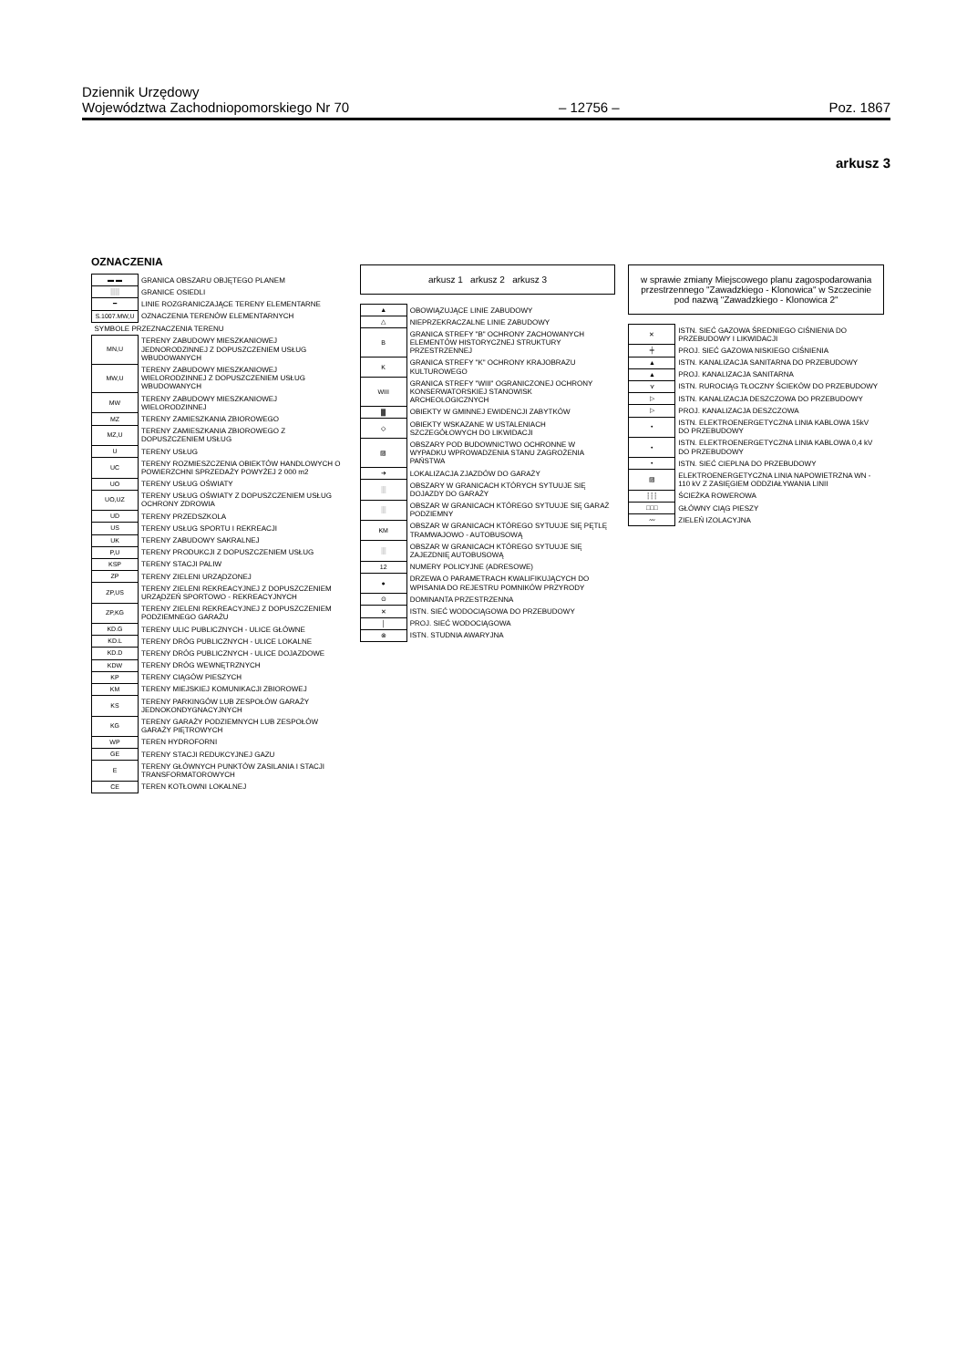Dziennik Urzędowy
Województwa Zachodniopomorskiego Nr 70
– 12756 –
Poz. 1867
arkusz 3
OZNACZENIA
| ▬ ▬ | GRANICA OBSZARU OBJĘTEGO PLANEM |
| ░░ | GRANICE OSIEDLI |
| ━ | LINIE ROZGRANICZAJĄCE TERENY ELEMENTARNE |
| S.1007.MW,U | OZNACZENIA TERENÓW ELEMENTARNYCH |
| SYMBOLE PRZEZNACZENIA TERENU | |
| MN,U | TERENY ZABUDOWY MIESZKANIOWEJ JEDNORODZINNEJ Z DOPUSZCZENIEM USŁUG WBUDOWANYCH |
| MW,U | TERENY ZABUDOWY MIESZKANIOWEJ WIELORODZINNEJ Z DOPUSZCZENIEM USŁUG WBUDOWANYCH |
| MW | TERENY ZABUDOWY MIESZKANIOWEJ WIELORODZINNEJ |
| MZ | TERENY ZAMIESZKANIA ZBIOROWEGO |
| MZ,U | TERENY ZAMIESZKANIA ZBIOROWEGO Z DOPUSZCZENIEM USŁUG |
| U | TERENY USŁUG |
| UC | TERENY ROZMIESZCZENIA OBIEKTÓW HANDLOWYCH O POWIERZCHNI SPRZEDAŻY POWYŻEJ 2 000 m2 |
| UO | TERENY USŁUG OŚWIATY |
| UO,UZ | TERENY USŁUG OŚWIATY Z DOPUSZCZENIEM USŁUG OCHRONY ZDROWIA |
| UD | TERENY PRZEDSZKOLA |
| US | TERENY USŁUG SPORTU I REKREACJI |
| UK | TERENY ZABUDOWY SAKRALNEJ |
| P,U | TERENY PRODUKCJI Z DOPUSZCZENIEM USŁUG |
| KSP | TERENY STACJI PALIW |
| ZP | TERENY ZIELENI URZĄDZONEJ |
| ZP,US | TERENY ZIELENI REKREACYJNEJ Z DOPUSZCZENIEM URZĄDZEŃ SPORTOWO - REKREACYJNYCH |
| ZP,KG | TERENY ZIELENI REKREACYJNEJ Z DOPUSZCZENIEM PODZIEMNEGO GARAŻU |
| KD.G | TERENY ULIC PUBLICZNYCH - ULICE GŁÓWNE |
| KD.L | TERENY DRÓG PUBLICZNYCH - ULICE LOKALNE |
| KD.D | TERENY DRÓG PUBLICZNYCH - ULICE DOJAZDOWE |
| KDW | TERENY DRÓG WEWNĘTRZNYCH |
| KP | TERENY CIĄGÓW PIESZYCH |
| KM | TERENY MIEJSKIEJ KOMUNIKACJI ZBIOROWEJ |
| KS | TERENY PARKINGÓW LUB ZESPOŁÓW GARAŻY JEDNOKONDYGNACYJNYCH |
| KG | TERENY GARAŻY PODZIEMNYCH LUB ZESPOŁÓW GARAŻY PIĘTROWYCH |
| WP | TEREN HYDROFORNI |
| GE | TERENY STACJI REDUKCYJNEJ GAZU |
| E | TERENY GŁÓWNYCH PUNKTÓW ZASILANIA I STACJI TRANSFORMATOROWYCH |
| CE | TEREN KOTŁOWNI LOKALNEJ |
arkusz 1 arkusz 2 arkusz 3
| ▲ | OBOWIĄZUJĄCE LINIE ZABUDOWY |
| △ | NIEPRZEKRACZALNE LINIE ZABUDOWY |
| B | GRANICA STREFY "B" OCHRONY ZACHOWANYCH ELEMENTÓW HISTORYCZNEJ STRUKTURY PRZESTRZENNEJ |
| K | GRANICA STREFY "K" OCHRONY KRAJOBRAZU KULTUROWEGO |
| WIII | GRANICA STREFY "WIII" OGRANICZONEJ OCHRONY KONSERWATORSKIEJ STANOWISK ARCHEOLOGICZNYCH |
| ▓ | OBIEKTY W GMINNEJ EWIDENCJI ZABYTKÓW |
| ◇ | OBIEKTY WSKAZANE W USTALENIACH SZCZEGÓŁOWYCH DO LIKWIDACJI |
| ▨ | OBSZARY POD BUDOWNICTWO OCHRONNE W WYPADKU WPROWADZENIA STANU ZAGROŻENIA PAŃSTWA |
| ➜ | LOKALIZACJA ZJAZDÓW DO GARAŻY |
| ░ | OBSZARY W GRANICACH KTÓRYCH SYTUUJE SIĘ DOJAZDY DO GARAŻY |
| ░ | OBSZAR W GRANICACH KTÓREGO SYTUUJE SIĘ GARAŻ PODZIEMNY |
| KM | OBSZAR W GRANICACH KTÓREGO SYTUUJE SIĘ PĘTLĘ TRAMWAJOWO - AUTOBUSOWĄ |
| ░ | OBSZAR W GRANICACH KTÓREGO SYTUUJE SIĘ ZAJEZDNIĘ AUTOBUSOWĄ |
| 12 | NUMERY POLICYJNE (ADRESOWE) |
| ● | DRZEWA O PARAMETRACH KWALIFIKUJĄCYCH DO WPISANIA DO REJESTRU POMNIKÓW PRZYRODY |
| ⊙ | DOMINANTA PRZESTRZENNA |
| ✕ | ISTN. SIEĆ WODOCIĄGOWA DO PRZEBUDOWY |
| │ | PROJ. SIEĆ WODOCIĄGOWA |
| ⊗ | ISTN. STUDNIA AWARYJNA |
w sprawie zmiany Miejscowego planu zagospodarowania przestrzennego "Zawadzkiego - Klonowica" w Szczecinie pod nazwą "Zawadzkiego - Klonowica 2"
| ✕ | ISTN. SIEĆ GAZOWA ŚREDNIEGO CIŚNIENIA DO PRZEBUDOWY I LIKWIDACJI |
| ╪ | PROJ. SIEĆ GAZOWA NISKIEGO CIŚNIENIA |
| ▲ | ISTN. KANALIZACJA SANITARNA DO PRZEBUDOWY |
| ▲ | PROJ. KANALIZACJA SANITARNA |
| ⋎ | ISTN. RUROCIĄG TŁOCZNY ŚCIEKÓW DO PRZEBUDOWY |
| ▷ | ISTN. KANALIZACJA DESZCZOWA DO PRZEBUDOWY |
| ▷ | PROJ. KANALIZACJA DESZCZOWA |
| • | ISTN. ELEKTROENERGETYCZNA LINIA KABLOWA 15kV DO PRZEBUDOWY |
| • | ISTN. ELEKTROENERGETYCZNA LINIA KABLOWA 0,4 kV DO PRZEBUDOWY |
| • | ISTN. SIEĆ CIEPLNA DO PRZEBUDOWY |
| ▨ | ELEKTROENERGETYCZNA LINIA NAPOWIETRZNA WN - 110 kV Z ZASIĘGIEM ODDZIAŁYWANIA LINII |
| ┆┆┆ | ŚCIEŻKA ROWEROWA |
| □□□ | GŁÓWNY CIĄG PIESZY |
| 〰 | ZIELEŃ IZOLACYJNA |